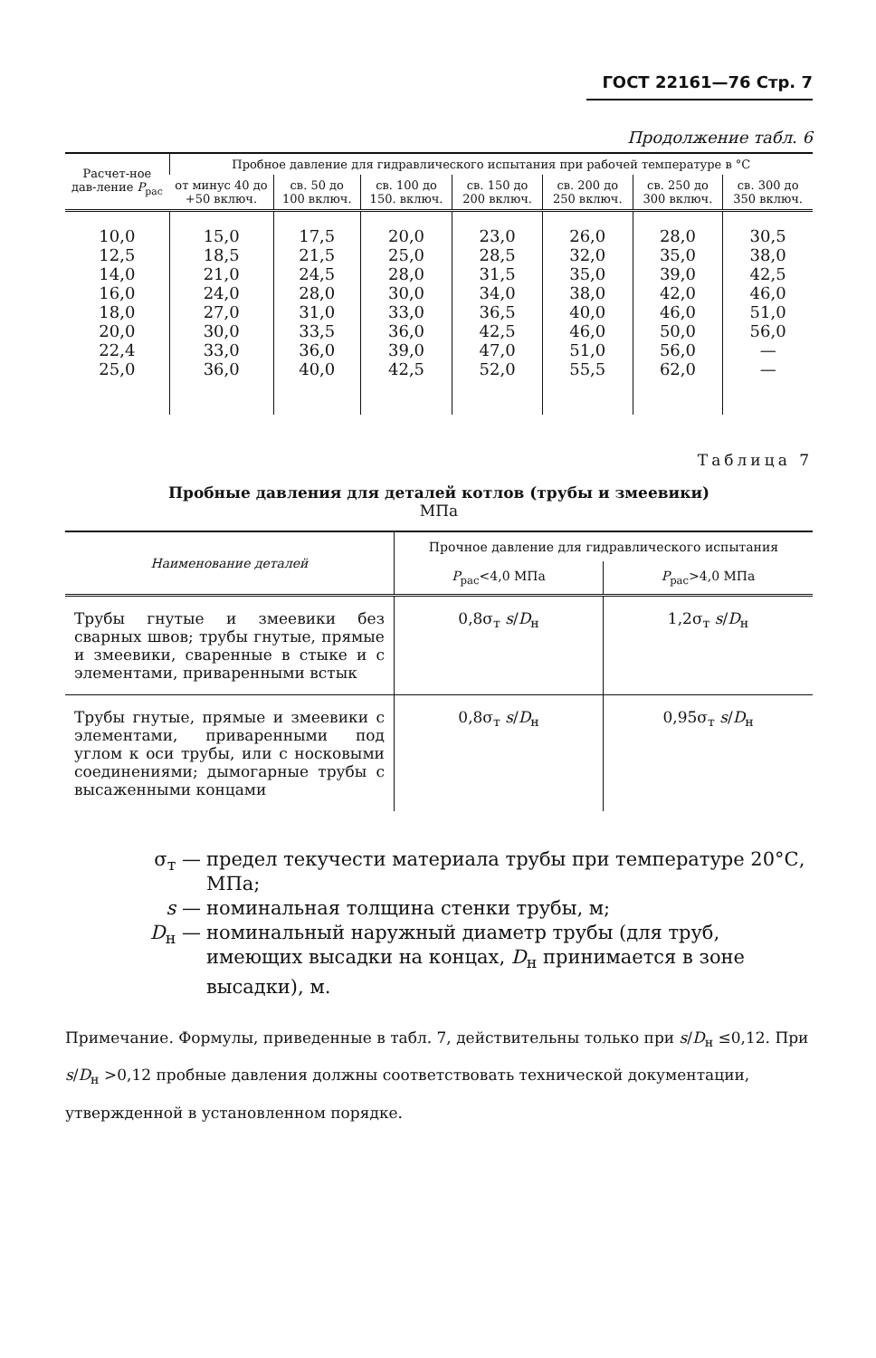ГОСТ 22161—76 Стр. 7
Продолжение табл. 6
| Расчет-ное дав-ление P<sub>рас</sub> | Пробное давление для гидравлического испытания при рабочей температуре в °С | | | | | | |
| --- | --- | --- | --- | --- | --- | --- | --- |
| | от минус 40 до +50 включ. | св. 50 до 100 включ. | св. 100 до 150. включ. | св. 150 до 200 включ. | св. 200 до 250 включ. | св. 250 до 300 включ. | св. 300 до 350 включ. |
| 10,0 12,5 14,0 16,0 18,0 20,0 22,4 25,0 | 15,0 18,5 21,0 24,0 27,0 30,0 33,0 36,0 | 17,5 21,5 24,5 28,0 31,0 33,5 36,0 40,0 | 20,0 25,0 28,0 30,0 33,0 36,0 39,0 42,5 | 23,0 28,5 31,5 34,0 36,5 42,5 47,0 52,0 | 26,0 32,0 35,0 38,0 40,0 46,0 51,0 55,5 | 28,0 35,0 39,0 42,0 46,0 50,0 56,0 62,0 | 30,5 38,0 42,5 46,0 51,0 56,0 — — |
Таблица 7
Пробные давления для деталей котлов (трубы и змеевики)
МПа
| Наименование деталей | Прочное давление для гидравлического испытания | |
| --- | --- | --- |
| | P<sub>рас</sub><4,0 МПа | P<sub>рас</sub>>4,0 МПа |
| Трубы гнутые и змеевики без сварных швов; трубы гнутые, прямые и змеевики, сваренные в стыке и с элементами, приваренными встык | 0,8σ<sub>т</sub> s / D<sub>н</sub> | 1,2σ<sub>т</sub> s / D<sub>н</sub> |
| Трубы гнутые, прямые и змеевики с элементами, приваренными под углом к оси трубы, или с носковыми соединениями; дымогарные трубы с высаженными концами | 0,8σ<sub>т</sub> s / D<sub>н</sub> | 0,95σ<sub>т</sub> s / D<sub>н</sub> |
σ<sub>т</sub> — предел текучести материала трубы при температуре 20°С, МПа;
s — номинальная толщина стенки трубы, м;
D<sub>н</sub> — номинальный наружный диаметр трубы (для труб, имеющих высадки на концах, D<sub>н</sub> принимается в зоне высадки), м.
Примечание. Формулы, приведенные в табл. 7, действительны только при s/D<sub>н</sub> ≤0,12. При s/D<sub>н</sub> >0,12 пробные давления должны соответствовать технической документации, утвержденной в установленном порядке.